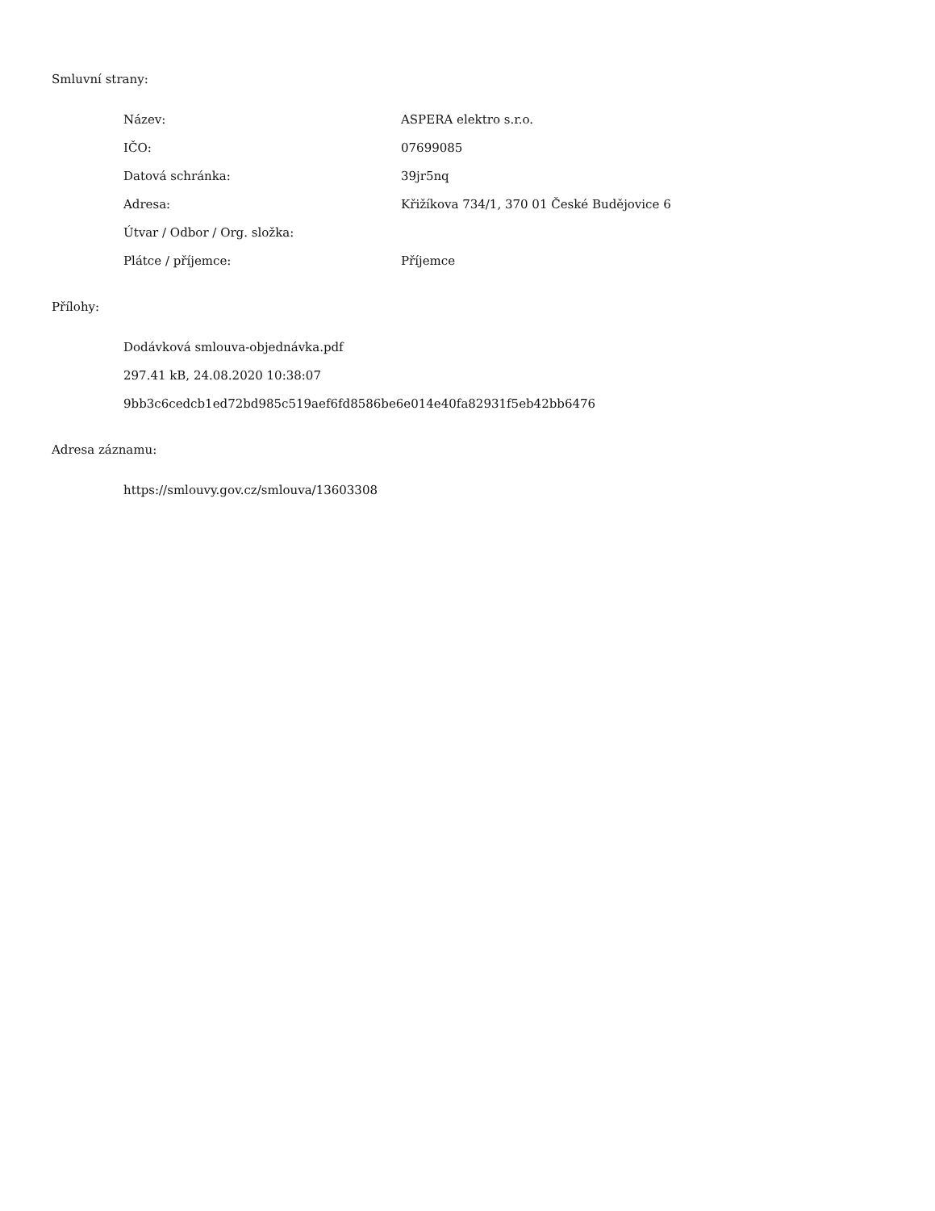Smluvní strany:
| Název: | ASPERA elektro s.r.o. |
| IČO: | 07699085 |
| Datová schránka: | 39jr5nq |
| Adresa: | Křižíkova 734/1, 370 01 České Budějovice 6 |
| Útvar / Odbor / Org. složka: | |
| Plátce / příjemce: | Příjemce |
Přílohy:
Dodávková smlouva-objednávka.pdf
297.41 kB, 24.08.2020 10:38:07
9bb3c6cedcb1ed72bd985c519aef6fd8586be6e014e40fa82931f5eb42bb6476
Adresa záznamu:
https://smlouvy.gov.cz/smlouva/13603308